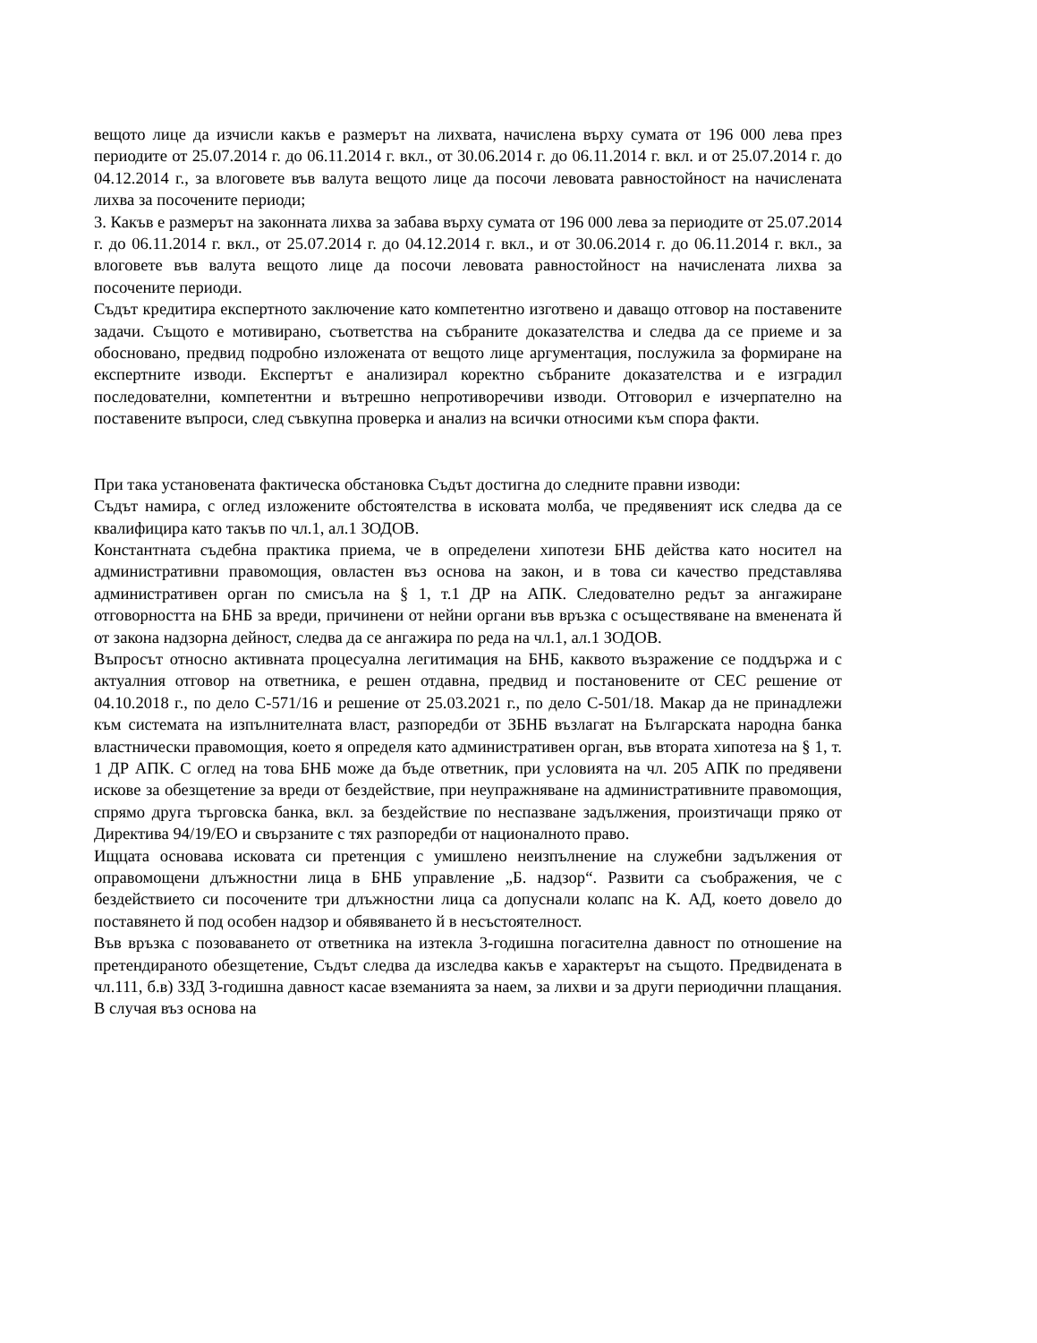вещото лице да изчисли какъв е размерът на лихвата, начислена върху сумата от 196 000 лева през периодите от 25.07.2014 г. до 06.11.2014 г. вкл., от 30.06.2014 г. до 06.11.2014 г. вкл. и от 25.07.2014 г. до 04.12.2014 г., за влоговете във валута вещото лице да посочи левовата равностойност на начислената лихва за посочените периоди;
3. Какъв е размерът на законната лихва за забава върху сумата от 196 000 лева за периодите от 25.07.2014 г. до 06.11.2014 г. вкл., от 25.07.2014 г. до 04.12.2014 г. вкл., и от 30.06.2014 г. до 06.11.2014 г. вкл., за влоговете във валута вещото лице да посочи левовата равностойност на начислената лихва за посочените периоди.
Съдът кредитира експертното заключение като компетентно изготвено и даващо отговор на поставените задачи. Същото е мотивирано, съответства на събраните доказателства и следва да се приеме и за обосновано, предвид подробно изложената от вещото лице аргументация, послужила за формиране на експертните изводи. Експертът е анализирал коректно събраните доказателства и е изградил последователни, компетентни и вътрешно непротиворечиви изводи. Отговорил е изчерпателно на поставените въпроси, след съвкупна проверка и анализ на всички относими към спора факти.
При така установената фактическа обстановка Съдът достигна до следните правни изводи:
Съдът намира, с оглед изложените обстоятелства в исковата молба, че предявеният иск следва да се квалифицира като такъв по чл.1, ал.1 ЗОДОВ.
Константната съдебна практика приема, че в определени хипотези БНБ действа като носител на административни правомощия, овластен въз основа на закон, и в това си качество представлява административен орган по смисъла на § 1, т.1 ДР на АПК. Следователно редът за ангажиране отговорността на БНБ за вреди, причинени от нейни органи във връзка с осъществяване на вменената й от закона надзорна дейност, следва да се ангажира по реда на чл.1, ал.1 ЗОДОВ.
Въпросът относно активната процесуална легитимация на БНБ, каквото възражение се поддържа и с актуалния отговор на ответника, е решен отдавна, предвид и постановените от СЕС решение от 04.10.2018 г., по дело C-571/16 и решение от 25.03.2021 г., по дело C-501/18. Макар да не принадлежи към системата на изпълнителната власт, разпоредби от ЗБНБ възлагат на Българската народна банка властнически правомощия, което я определя като административен орган, във втората хипотеза на § 1, т. 1 ДР АПК. С оглед на това БНБ може да бъде ответник, при условията на чл. 205 АПК по предявени искове за обезщетение за вреди от бездействие, при неупражняване на административните правомощия, спрямо друга търговска банка, вкл. за бездействие по неспазване задължения, произтичащи пряко от Директива 94/19/ЕО и свързаните с тях разпоредби от националното право.
Ищцата основава исковата си претенция с умишлено неизпълнение на служебни задължения от оправомощени длъжностни лица в БНБ управление „Б. надзор“. Развити са съображения, че с бездействието си посочените три длъжностни лица са допуснали колапс на К. АД, което довело до поставянето й под особен надзор и обявяването й в несъстоятелност.
Във връзка с позоваването от ответника на изтекла 3-годишна погасителна давност по отношение на претендираното обезщетение, Съдът следва да изследва какъв е характерът на същото. Предвидената в чл.111, б.в) ЗЗД 3-годишна давност касае вземанията за наем, за лихви и за други периодични плащания. В случая въз основа на